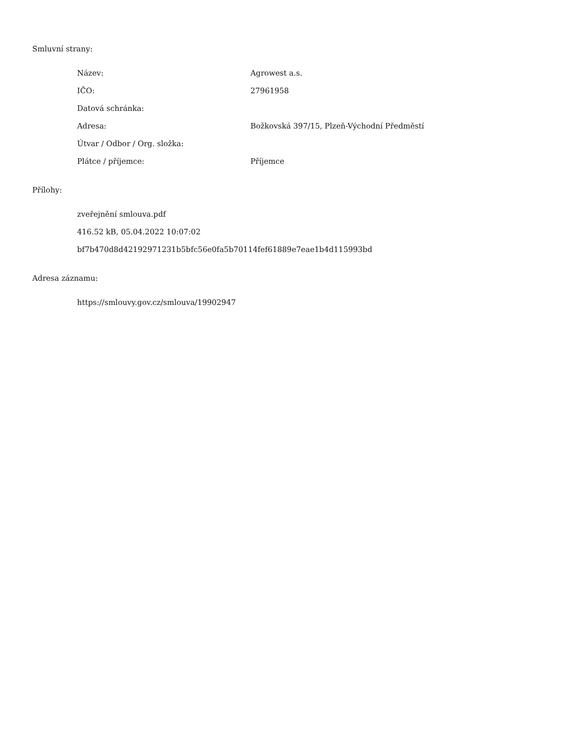Smluvní strany:
| Název: | Agrowest a.s. |
| IČO: | 27961958 |
| Datová schránka: | |
| Adresa: | Božkovská 397/15, Plzeň-Východní Předměstí |
| Útvar / Odbor / Org. složka: | |
| Plátce / příjemce: | Příjemce |
Přílohy:
zveřejnění smlouva.pdf
416.52 kB, 05.04.2022 10:07:02
bf7b470d8d42192971231b5bfc56e0fa5b70114fef61889e7eae1b4d115993bd
Adresa záznamu:
https://smlouvy.gov.cz/smlouva/19902947